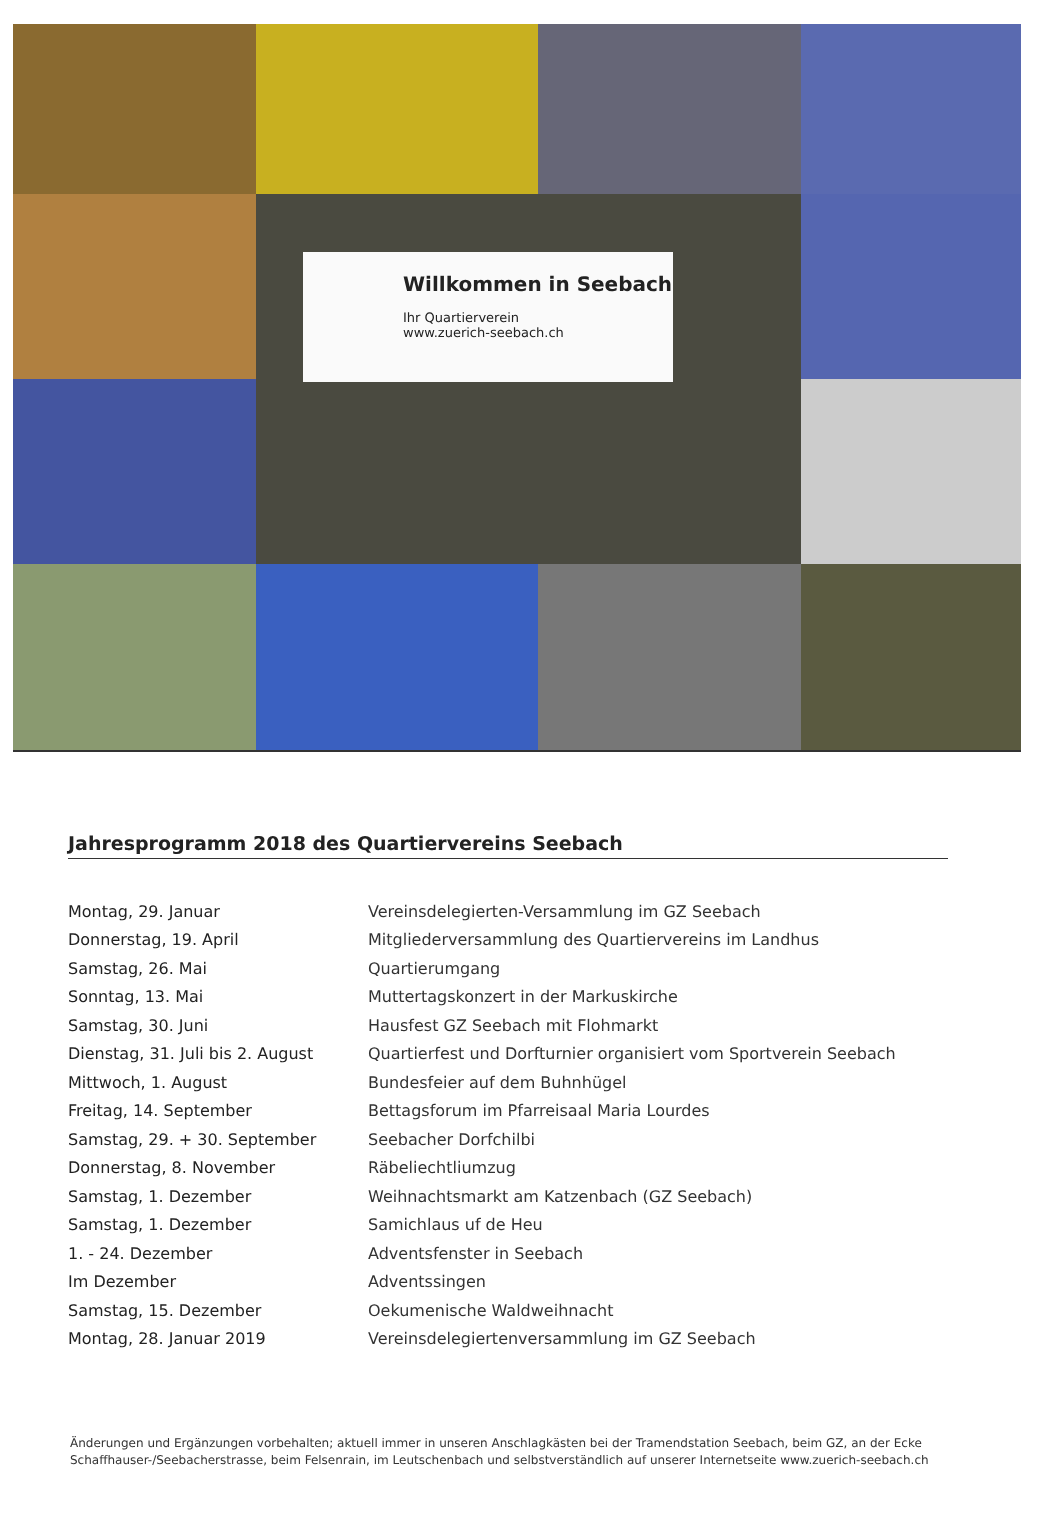Willkommen in Seebach
Ihr Quartierverein
www.zuerich-seebach.ch
Jahresprogramm 2018 des Quartiervereins Seebach
| Montag, 29. Januar | Vereinsdelegierten-Versammlung im GZ Seebach |
| Donnerstag, 19. April | Mitgliederversammlung des Quartiervereins im Landhus |
| Samstag, 26. Mai | Quartierumgang |
| Sonntag, 13. Mai | Muttertagskonzert in der Markuskirche |
| Samstag, 30. Juni | Hausfest GZ Seebach mit Flohmarkt |
| Dienstag, 31. Juli bis 2. August | Quartierfest und Dorfturnier organisiert vom Sportverein Seebach |
| Mittwoch, 1. August | Bundesfeier auf dem Buhnhügel |
| Freitag, 14. September | Bettagsforum im Pfarreisaal Maria Lourdes |
| Samstag, 29. + 30. September | Seebacher Dorfchilbi |
| Donnerstag, 8. November | Räbeliechtliumzug |
| Samstag, 1. Dezember | Weihnachtsmarkt am Katzenbach (GZ Seebach) |
| Samstag, 1. Dezember | Samichlaus uf de Heu |
| 1. - 24. Dezember | Adventsfenster in Seebach |
| Im Dezember | Adventssingen |
| Samstag, 15. Dezember | Oekumenische Waldweihnacht |
| Montag, 28. Januar 2019 | Vereinsdelegiertenversammlung im GZ Seebach |
Änderungen und Ergänzungen vorbehalten; aktuell immer in unseren Anschlagkästen bei der Tramendstation Seebach, beim GZ, an der Ecke Schaffhauser-/Seebacherstrasse, beim Felsenrain, im Leutschenbach und selbstverständlich auf unserer Internetseite www.zuerich-seebach.ch